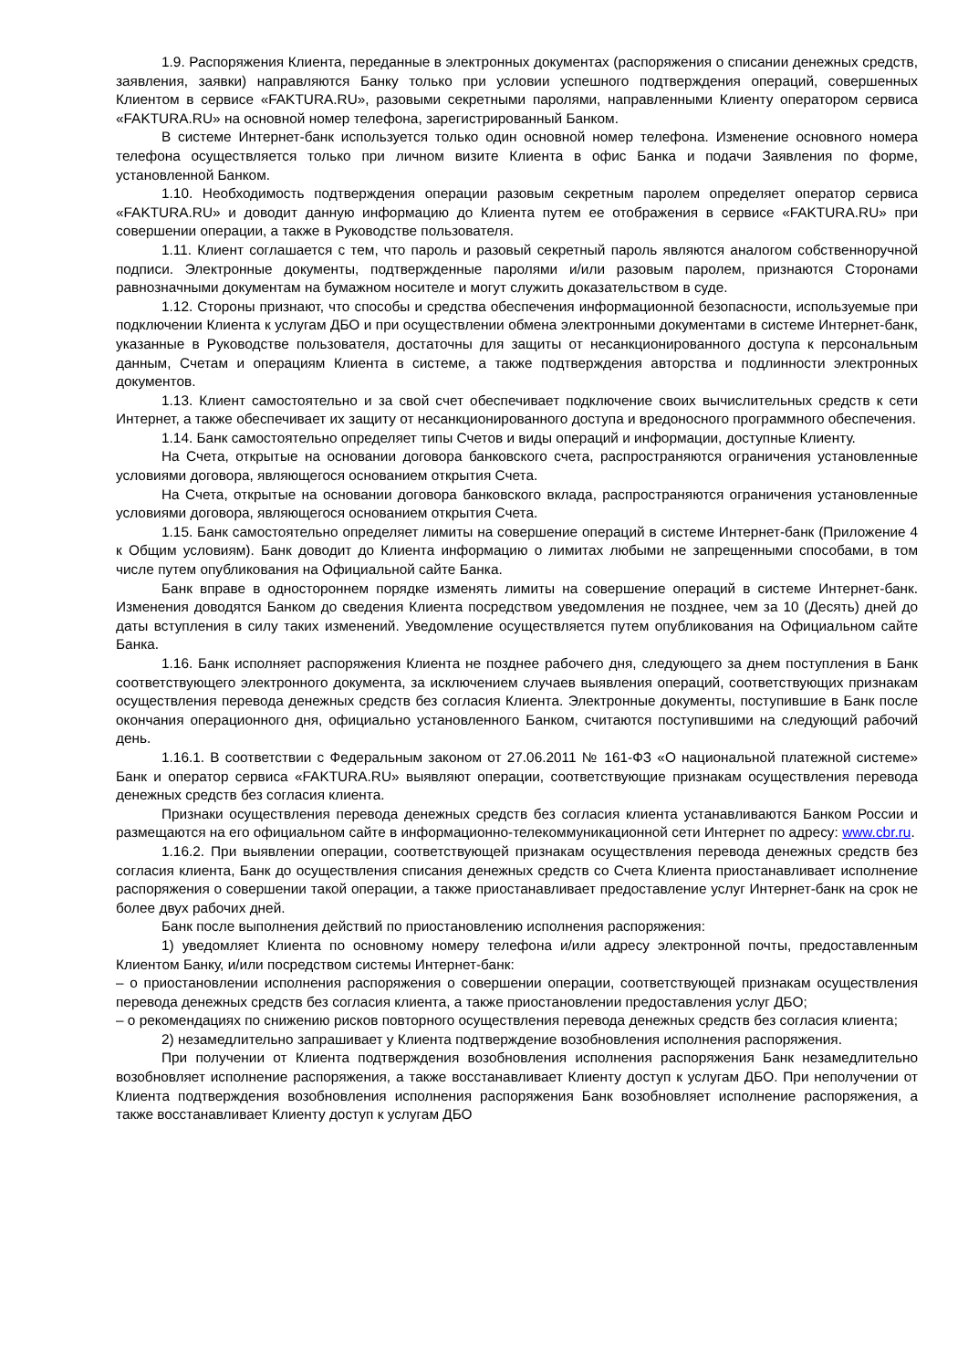1.9. Распоряжения Клиента, переданные в электронных документах (распоряжения о списании денежных средств, заявления, заявки) направляются Банку только при условии успешного подтверждения операций, совершенных Клиентом в сервисе «FAKTURA.RU», разовыми секретными паролями, направленными Клиенту оператором сервиса «FAKTURA.RU» на основной номер телефона, зарегистрированный Банком.
В системе Интернет-банк используется только один основной номер телефона. Изменение основного номера телефона осуществляется только при личном визите Клиента в офис Банка и подачи Заявления по форме, установленной Банком.
1.10. Необходимость подтверждения операции разовым секретным паролем определяет оператор сервиса «FAKTURA.RU» и доводит данную информацию до Клиента путем ее отображения в сервисе «FAKTURA.RU» при совершении операции, а также в Руководстве пользователя.
1.11. Клиент соглашается с тем, что пароль и разовый секретный пароль являются аналогом собственноручной подписи. Электронные документы, подтвержденные паролями и/или разовым паролем, признаются Сторонами равнозначными документам на бумажном носителе и могут служить доказательством в суде.
1.12. Стороны признают, что способы и средства обеспечения информационной безопасности, используемые при подключении Клиента к услугам ДБО и при осуществлении обмена электронными документами в системе Интернет-банк, указанные в Руководстве пользователя, достаточны для защиты от несанкционированного доступа к персональным данным, Счетам и операциям Клиента в системе, а также подтверждения авторства и подлинности электронных документов.
1.13. Клиент самостоятельно и за свой счет обеспечивает подключение своих вычислительных средств к сети Интернет, а также обеспечивает их защиту от несанкционированного доступа и вредоносного программного обеспечения.
1.14. Банк самостоятельно определяет типы Счетов и виды операций и информации, доступные Клиенту.
На Счета, открытые на основании договора банковского счета, распространяются ограничения установленные условиями договора, являющегося основанием открытия Счета.
На Счета, открытые на основании договора банковского вклада, распространяются ограничения установленные условиями договора, являющегося основанием открытия Счета.
1.15. Банк самостоятельно определяет лимиты на совершение операций в системе Интернет-банк (Приложение 4 к Общим условиям). Банк доводит до Клиента информацию о лимитах любыми не запрещенными способами, в том числе путем опубликования на Официальной сайте Банка.
Банк вправе в одностороннем порядке изменять лимиты на совершение операций в системе Интернет-банк. Изменения доводятся Банком до сведения Клиента посредством уведомления не позднее, чем за 10 (Десять) дней до даты вступления в силу таких изменений. Уведомление осуществляется путем опубликования на Официальном сайте Банка.
1.16. Банк исполняет распоряжения Клиента не позднее рабочего дня, следующего за днем поступления в Банк соответствующего электронного документа, за исключением случаев выявления операций, соответствующих признакам осуществления перевода денежных средств без согласия Клиента. Электронные документы, поступившие в Банк после окончания операционного дня, официально установленного Банком, считаются поступившими на следующий рабочий день.
1.16.1. В соответствии с Федеральным законом от 27.06.2011 № 161-ФЗ «О национальной платежной системе» Банк и оператор сервиса «FAKTURA.RU» выявляют операции, соответствующие признакам осуществления перевода денежных средств без согласия клиента.
Признаки осуществления перевода денежных средств без согласия клиента устанавливаются Банком России и размещаются на его официальном сайте в информационно-телекоммуникационной сети Интернет по адресу: www.cbr.ru.
1.16.2. При выявлении операции, соответствующей признакам осуществления перевода денежных средств без согласия клиента, Банк до осуществления списания денежных средств со Счета Клиента приостанавливает исполнение распоряжения о совершении такой операции, а также приостанавливает предоставление услуг Интернет-банк на срок не более двух рабочих дней.
Банк после выполнения действий по приостановлению исполнения распоряжения:
1) уведомляет Клиента по основному номеру телефона и/или адресу электронной почты, предоставленным Клиентом Банку, и/или посредством системы Интернет-банк:
– о приостановлении исполнения распоряжения о совершении операции, соответствующей признакам осуществления перевода денежных средств без согласия клиента, а также приостановлении предоставления услуг ДБО;
– о рекомендациях по снижению рисков повторного осуществления перевода денежных средств без согласия клиента;
2) незамедлительно запрашивает у Клиента подтверждение возобновления исполнения распоряжения.
При получении от Клиента подтверждения возобновления исполнения распоряжения Банк незамедлительно возобновляет исполнение распоряжения, а также восстанавливает Клиенту доступ к услугам ДБО. При неполучении от Клиента подтверждения возобновления исполнения распоряжения Банк возобновляет исполнение распоряжения, а также восстанавливает Клиенту доступ к услугам ДБО